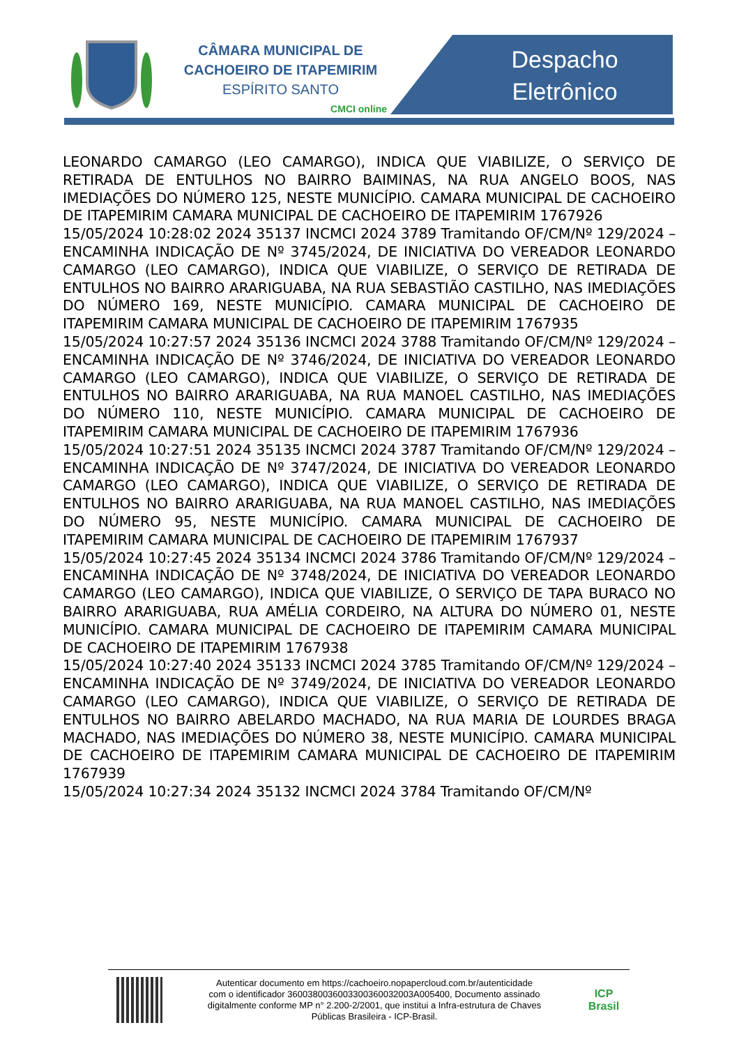CÂMARA MUNICIPAL DE
CACHOEIRO DE ITAPEMIRIM
ESPÍRITO SANTO
CMCI online
Despacho
Eletrônico
LEONARDO CAMARGO (LEO CAMARGO), INDICA QUE VIABILIZE, O SERVIÇO DE RETIRADA DE ENTULHOS NO BAIRRO BAIMINAS, NA RUA ANGELO BOOS, NAS IMEDIAÇÕES DO NÚMERO 125, NESTE MUNICÍPIO. CAMARA MUNICIPAL DE CACHOEIRO DE ITAPEMIRIM CAMARA MUNICIPAL DE CACHOEIRO DE ITAPEMIRIM 1767926
15/05/2024 10:28:02 2024 35137 INCMCI 2024 3789 Tramitando OF/CM/Nº 129/2024 – ENCAMINHA INDICAÇÃO DE Nº 3745/2024, DE INICIATIVA DO VEREADOR LEONARDO CAMARGO (LEO CAMARGO), INDICA QUE VIABILIZE, O SERVIÇO DE RETIRADA DE ENTULHOS NO BAIRRO ARARIGUABA, NA RUA SEBASTIÃO CASTILHO, NAS IMEDIAÇÕES DO NÚMERO 169, NESTE MUNICÍPIO. CAMARA MUNICIPAL DE CACHOEIRO DE ITAPEMIRIM CAMARA MUNICIPAL DE CACHOEIRO DE ITAPEMIRIM 1767935
15/05/2024 10:27:57 2024 35136 INCMCI 2024 3788 Tramitando OF/CM/Nº 129/2024 – ENCAMINHA INDICAÇÃO DE Nº 3746/2024, DE INICIATIVA DO VEREADOR LEONARDO CAMARGO (LEO CAMARGO), INDICA QUE VIABILIZE, O SERVIÇO DE RETIRADA DE ENTULHOS NO BAIRRO ARARIGUABA, NA RUA MANOEL CASTILHO, NAS IMEDIAÇÕES DO NÚMERO 110, NESTE MUNICÍPIO. CAMARA MUNICIPAL DE CACHOEIRO DE ITAPEMIRIM CAMARA MUNICIPAL DE CACHOEIRO DE ITAPEMIRIM 1767936
15/05/2024 10:27:51 2024 35135 INCMCI 2024 3787 Tramitando OF/CM/Nº 129/2024 – ENCAMINHA INDICAÇÃO DE Nº 3747/2024, DE INICIATIVA DO VEREADOR LEONARDO CAMARGO (LEO CAMARGO), INDICA QUE VIABILIZE, O SERVIÇO DE RETIRADA DE ENTULHOS NO BAIRRO ARARIGUABA, NA RUA MANOEL CASTILHO, NAS IMEDIAÇÕES DO NÚMERO 95, NESTE MUNICÍPIO. CAMARA MUNICIPAL DE CACHOEIRO DE ITAPEMIRIM CAMARA MUNICIPAL DE CACHOEIRO DE ITAPEMIRIM 1767937
15/05/2024 10:27:45 2024 35134 INCMCI 2024 3786 Tramitando OF/CM/Nº 129/2024 – ENCAMINHA INDICAÇÃO DE Nº 3748/2024, DE INICIATIVA DO VEREADOR LEONARDO CAMARGO (LEO CAMARGO), INDICA QUE VIABILIZE, O SERVIÇO DE TAPA BURACO NO BAIRRO ARARIGUABA, RUA AMÉLIA CORDEIRO, NA ALTURA DO NÚMERO 01, NESTE MUNICÍPIO. CAMARA MUNICIPAL DE CACHOEIRO DE ITAPEMIRIM CAMARA MUNICIPAL DE CACHOEIRO DE ITAPEMIRIM 1767938
15/05/2024 10:27:40 2024 35133 INCMCI 2024 3785 Tramitando OF/CM/Nº 129/2024 – ENCAMINHA INDICAÇÃO DE Nº 3749/2024, DE INICIATIVA DO VEREADOR LEONARDO CAMARGO (LEO CAMARGO), INDICA QUE VIABILIZE, O SERVIÇO DE RETIRADA DE ENTULHOS NO BAIRRO ABELARDO MACHADO, NA RUA MARIA DE LOURDES BRAGA MACHADO, NAS IMEDIAÇÕES DO NÚMERO 38, NESTE MUNICÍPIO. CAMARA MUNICIPAL DE CACHOEIRO DE ITAPEMIRIM CAMARA MUNICIPAL DE CACHOEIRO DE ITAPEMIRIM 1767939
15/05/2024 10:27:34 2024 35132 INCMCI 2024 3784 Tramitando OF/CM/Nº
Autenticar documento em https://cachoeiro.nopapercloud.com.br/autenticidade
com o identificador 3600380036003300360032003A005400, Documento assinado
digitalmente conforme MP n° 2.200-2/2001, que institui a Infra-estrutura de Chaves
Públicas Brasileira - ICP-Brasil.
ICP Brasil